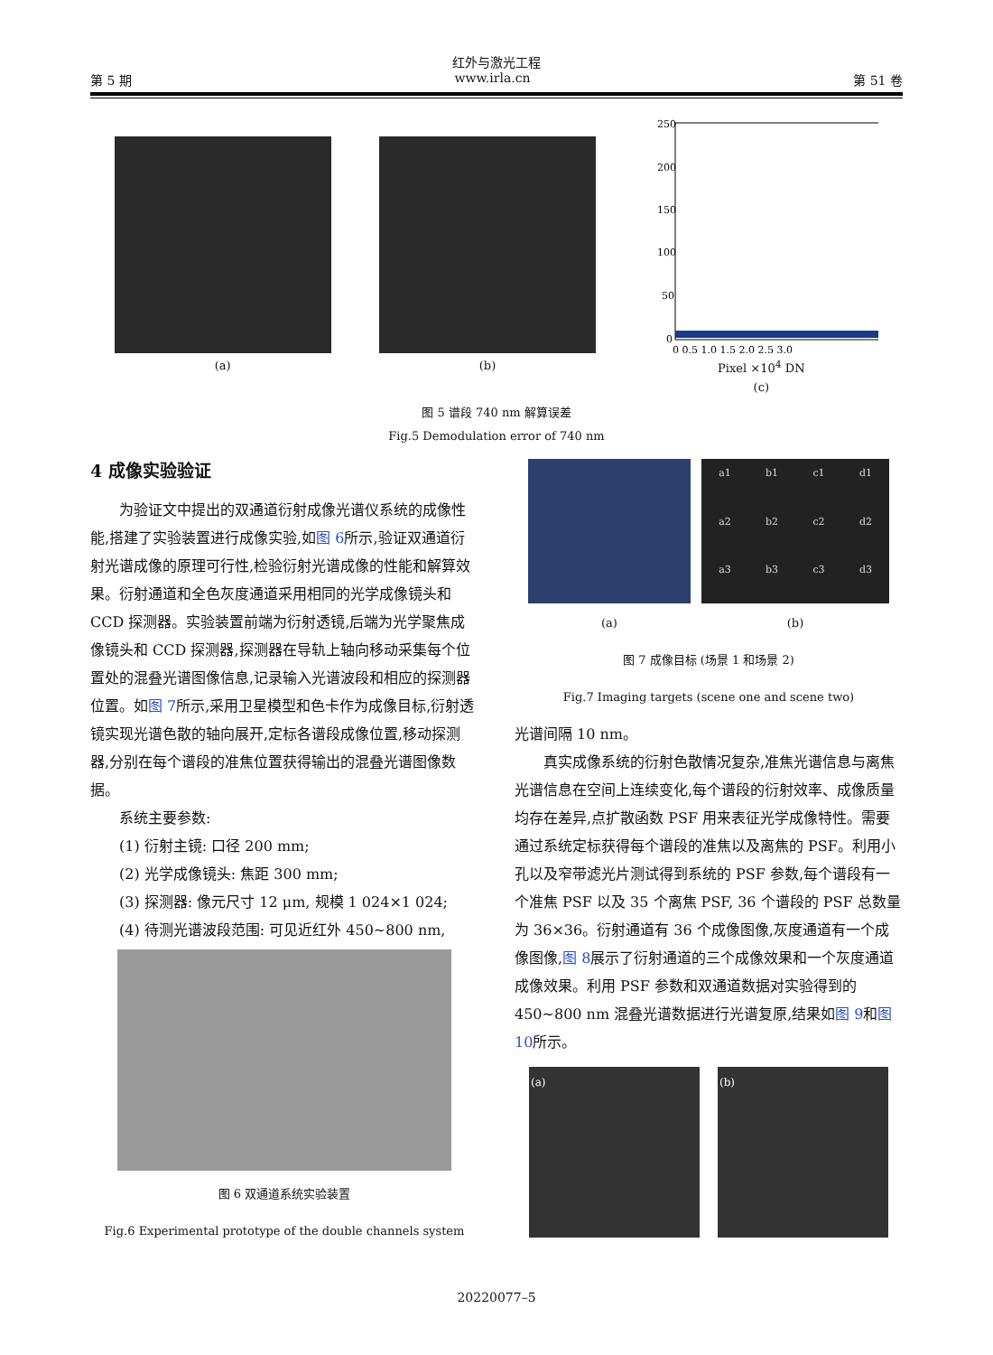红外与激光工程
第 5 期 www.irla.cn 第 51 卷
(a) (b)
250
200
150
100
50
0
0 0.5 1.0 1.5 2.0 2.5 3.0
Pixel ×10<sup>4</sup> DN
(c)
图 5 谱段 740 nm 解算误差
Fig.5 Demodulation error of 740 nm
4 成像实验验证
为验证文中提出的双通道衍射成像光谱仪系统的成像性能,搭建了实验装置进行成像实验,如图 6所示,验证双通道衍射光谱成像的原理可行性,检验衍射光谱成像的性能和解算效果。衍射通道和全色灰度通道采用相同的光学成像镜头和 CCD 探测器。实验装置前端为衍射透镜,后端为光学聚焦成像镜头和 CCD 探测器,探测器在导轨上轴向移动采集每个位置处的混叠光谱图像信息,记录输入光谱波段和相应的探测器位置。如图 7所示,采用卫星模型和色卡作为成像目标,衍射透镜实现光谱色散的轴向展开,定标各谱段成像位置,移动探测器,分别在每个谱段的准焦位置获得输出的混叠光谱图像数据。
系统主要参数:
(1) 衍射主镜: 口径 200 mm;
(2) 光学成像镜头: 焦距 300 mm;
(3) 探测器: 像元尺寸 12 μm, 规模 1 024×1 024;
(4) 待测光谱波段范围: 可见近红外 450~800 nm,
图 6 双通道系统实验装置
Fig.6 Experimental prototype of the double channels system
(a)
a1 b1 c1 d1 a2 b2 c2 d2 a3 b3 c3 d3
(b)
图 7 成像目标 (场景 1 和场景 2)
Fig.7 Imaging targets (scene one and scene two)
光谱间隔 10 nm。
真实成像系统的衍射色散情况复杂,准焦光谱信息与离焦光谱信息在空间上连续变化,每个谱段的衍射效率、成像质量均存在差异,点扩散函数 PSF 用来表征光学成像特性。需要通过系统定标获得每个谱段的准焦以及离焦的 PSF。利用小孔以及窄带滤光片测试得到系统的 PSF 参数,每个谱段有一个准焦 PSF 以及 35 个离焦 PSF, 36 个谱段的 PSF 总数量为 36×36。衍射通道有 36 个成像图像,灰度通道有一个成像图像,图 8展示了衍射通道的三个成像效果和一个灰度通道成像效果。利用 PSF 参数和双通道数据对实验得到的 450~800 nm 混叠光谱数据进行光谱复原,结果如图 9和图 10所示。
(a) (b)
20220077–5